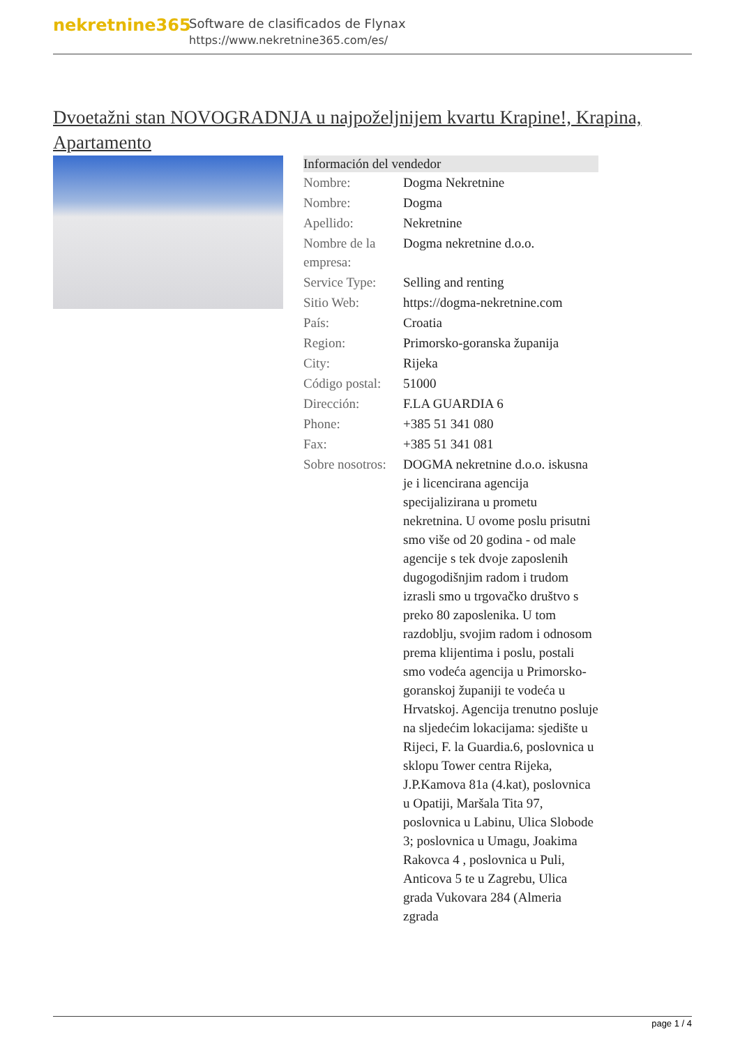nekretnine365
Software de clasificados de Flynax
https://www.nekretnine365.com/es/
Dvoetažni stan NOVOGRADNJA u najpoželjnijem kvartu Krapine!, Krapina, Apartamento
| Información del vendedor | |
| --- | --- |
| Nombre: | Dogma Nekretnine |
| Nombre: | Dogma |
| Apellido: | Nekretnine |
| Nombre de la empresa: | Dogma nekretnine d.o.o. |
| Service Type: | Selling and renting |
| Sitio Web: | https://dogma-nekretnine.com |
| País: | Croatia |
| Region: | Primorsko-goranska županija |
| City: | Rijeka |
| Código postal: | 51000 |
| Dirección: | F.LA GUARDIA 6 |
| Phone: | +385 51 341 080 |
| Fax: | +385 51 341 081 |
| Sobre nosotros: | DOGMA nekretnine d.o.o. iskusna je i licencirana agencija specijalizirana u prometu nekretnina. U ovome poslu prisutni smo više od 20 godina - od male agencije s tek dvoje zaposlenih dugogodišnjim radom i trudom izrasli smo u trgovačko društvo s preko 80 zaposlenika. U tom razdoblju, svojim radom i odnosom prema klijentima i poslu, postali smo vodeća agencija u Primorsko-goranskoj županiji te vodeća u Hrvatskoj. Agencija trenutno posluje na sljedećim lokacijama: sjedište u Rijeci, F. la Guardia.6, poslovnica u sklopu Tower centra Rijeka, J.P.Kamova 81a (4.kat), poslovnica u Opatiji, Maršala Tita 97, poslovnica u Labinu, Ulica Slobode 3; poslovnica u Umagu, Joakima Rakovca 4 , poslovnica u Puli, Anticova 5 te u Zagrebu, Ulica grada Vukovara 284 (Almeria zgrada |
page 1 / 4